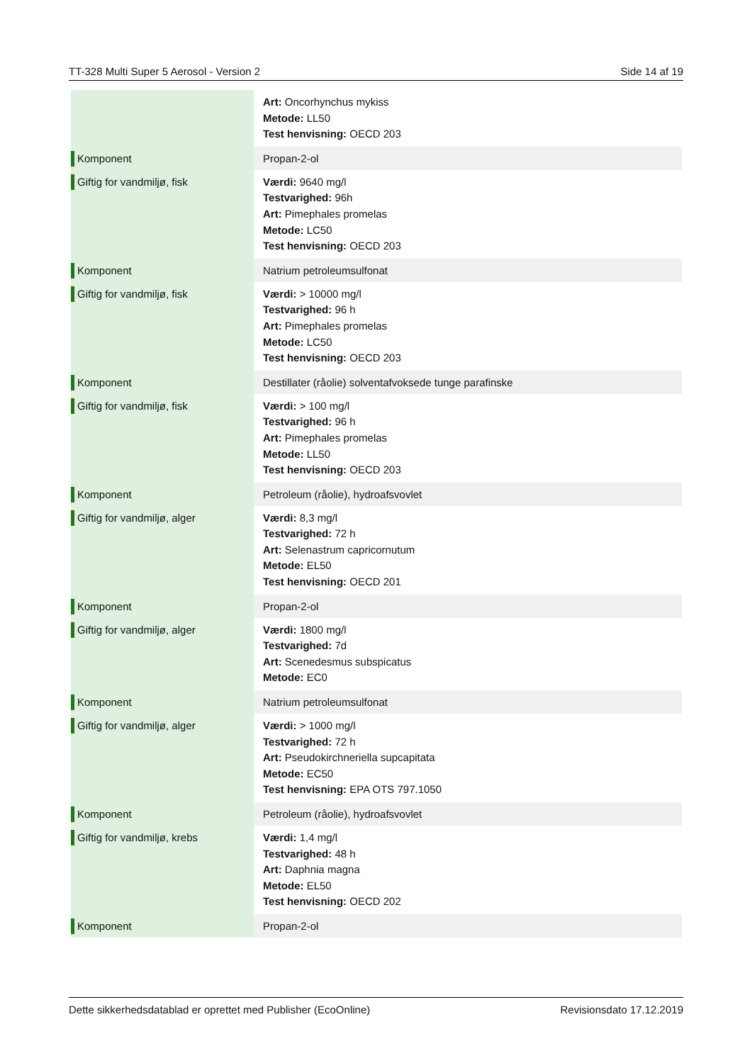TT-328 Multi Super 5 Aerosol - Version 2 Side 14 af 19
| | Art: Oncorhynchus mykiss Metode: LL50 Test henvisning: OECD 203 |
| Komponent | Propan-2-ol |
| Giftig for vandmiljø, fisk | Værdi: 9640 mg/l Testvarighed: 96h Art: Pimephales promelas Metode: LC50 Test henvisning: OECD 203 |
| Komponent | Natrium petroleumsulfonat |
| Giftig for vandmiljø, fisk | Værdi: > 10000 mg/l Testvarighed: 96 h Art: Pimephales promelas Metode: LC50 Test henvisning: OECD 203 |
| Komponent | Destillater (råolie) solventafvoksede tunge parafinske |
| Giftig for vandmiljø, fisk | Værdi: > 100 mg/l Testvarighed: 96 h Art: Pimephales promelas Metode: LL50 Test henvisning: OECD 203 |
| Komponent | Petroleum (råolie), hydroafsvovlet |
| Giftig for vandmiljø, alger | Værdi: 8,3 mg/l Testvarighed: 72 h Art: Selenastrum capricornutum Metode: EL50 Test henvisning: OECD 201 |
| Komponent | Propan-2-ol |
| Giftig for vandmiljø, alger | Værdi: 1800 mg/l Testvarighed: 7d Art: Scenedesmus subspicatus Metode: EC0 |
| Komponent | Natrium petroleumsulfonat |
| Giftig for vandmiljø, alger | Værdi: > 1000 mg/l Testvarighed: 72 h Art: Pseudokirchneriella supcapitata Metode: EC50 Test henvisning: EPA OTS 797.1050 |
| Komponent | Petroleum (råolie), hydroafsvovlet |
| Giftig for vandmiljø, krebs | Værdi: 1,4 mg/l Testvarighed: 48 h Art: Daphnia magna Metode: EL50 Test henvisning: OECD 202 |
| Komponent | Propan-2-ol |
Dette sikkerhedsdatablad er oprettet med Publisher (EcoOnline) Revisionsdato 17.12.2019